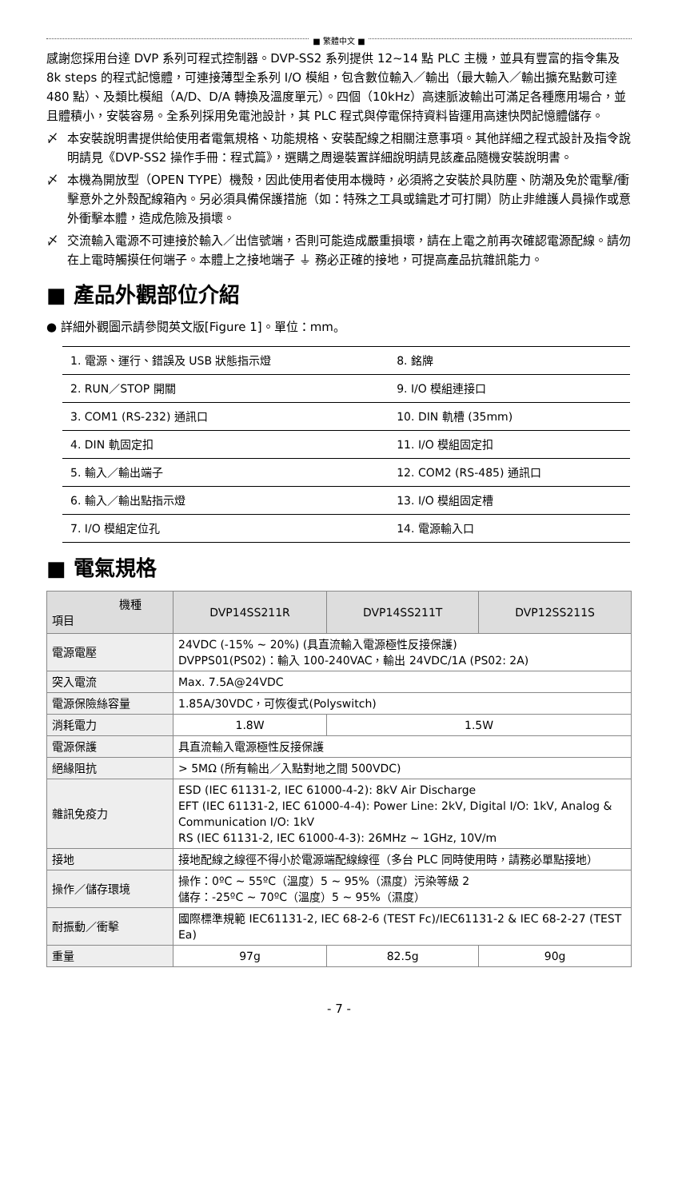■ 繁體中文 ■
感謝您採用台達 DVP 系列可程式控制器。DVP-SS2 系列提供 12~14 點 PLC 主機，並具有豐富的指令集及 8k steps 的程式記憶體，可連接薄型全系列 I/O 模組，包含數位輸入／輸出（最大輸入／輸出擴充點數可達 480 點）、及類比模組（A/D、D/A 轉換及溫度單元）。四個（10kHz）高速脈波輸出可滿足各種應用場合，並且體積小，安裝容易。全系列採用免電池設計，其 PLC 程式與停電保持資料皆運用高速快閃記憶體儲存。
〆 本安裝說明書提供給使用者電氣規格、功能規格、安裝配線之相關注意事項。其他詳細之程式設計及指令說明請見《DVP-SS2 操作手冊：程式篇》，選購之周邊裝置詳細說明請見該產品隨機安裝說明書。
〆 本機為開放型（OPEN TYPE）機殼，因此使用者使用本機時，必須將之安裝於具防塵、防潮及免於電擊/衝擊意外之外殼配線箱內。另必須具備保護措施（如：特殊之工具或鑰匙才可打開）防止非維護人員操作或意外衝擊本體，造成危險及損壞。
〆 交流輸入電源不可連接於輸入／出信號端，否則可能造成嚴重損壞，請在上電之前再次確認電源配線。請勿在上電時觸摸任何端子。本體上之接地端子 ⏚ 務必正確的接地，可提高產品抗雜訊能力。
■ 產品外觀部位介紹
● 詳細外觀圖示請參閱英文版[Figure 1]。單位：mm。
| 1. 電源、運行、錯誤及 USB 狀態指示燈 | 8. 銘牌 |
| 2. RUN／STOP 開關 | 9. I/O 模組連接口 |
| 3. COM1 (RS-232) 通訊口 | 10. DIN 軌槽 (35mm) |
| 4. DIN 軌固定扣 | 11. I/O 模組固定扣 |
| 5. 輸入／輸出端子 | 12. COM2 (RS-485) 通訊口 |
| 6. 輸入／輸出點指示燈 | 13. I/O 模組固定槽 |
| 7. I/O 模組定位孔 | 14. 電源輸入口 |
■ 電氣規格
| 機種 項目 | DVP14SS211R | DVP14SS211T | DVP12SS211S |
| --- | --- | --- | --- |
| 電源電壓 | 24VDC (-15% ~ 20%) (具直流輸入電源極性反接保護) DVPPS01(PS02)：輸入 100-240VAC，輸出 24VDC/1A (PS02: 2A) | | |
| 突入電流 | Max. 7.5A@24VDC | | |
| 電源保險絲容量 | 1.85A/30VDC，可恢復式(Polyswitch) | | |
| 消耗電力 | 1.8W | 1.5W | |
| 電源保護 | 具直流輸入電源極性反接保護 | | |
| 絕緣阻抗 | > 5MΩ (所有輸出／入點對地之間 500VDC) | | |
| 雜訊免疫力 | ESD (IEC 61131-2, IEC 61000-4-2): 8kV Air Discharge EFT (IEC 61131-2, IEC 61000-4-4): Power Line: 2kV, Digital I/O: 1kV, Analog & Communication I/O: 1kV RS (IEC 61131-2, IEC 61000-4-3): 26MHz ~ 1GHz, 10V/m | | |
| 接地 | 接地配線之線徑不得小於電源端配線線徑（多台 PLC 同時使用時，請務必單點接地） | | |
| 操作／儲存環境 | 操作：0ºC ~ 55ºC（溫度）5 ~ 95%（濕度）污染等級 2 儲存：-25ºC ~ 70ºC（溫度）5 ~ 95%（濕度） | | |
| 耐振動／衝擊 | 國際標準規範 IEC61131-2, IEC 68-2-6 (TEST Fc)/IEC61131-2 & IEC 68-2-27 (TEST Ea) | | |
| 重量 | 97g | 82.5g | 90g |
- 7 -